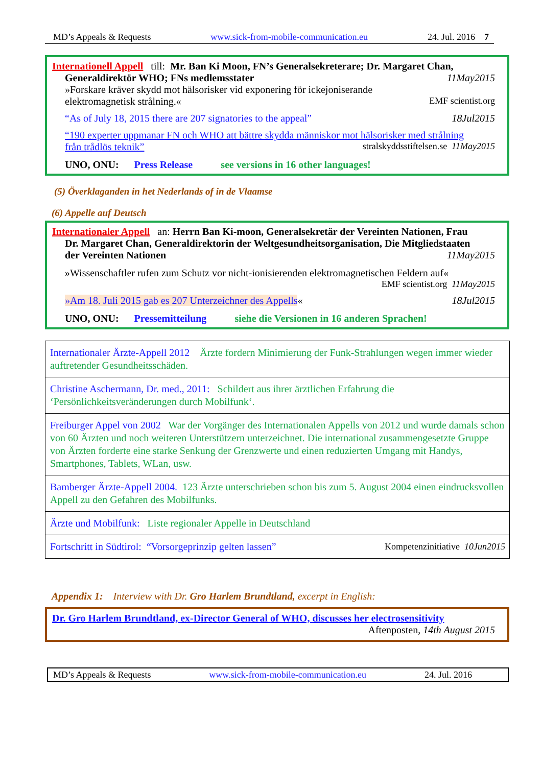MD’s Appeals & Requests www.sick-from-mobile-communication.eu 24. Jul. 2016 7
Internationell Appell till: Mr. Ban Ki Moon, FN’s Generalsekreterare; Dr. Margaret Chan,
Generaldirektör WHO; FNs medlemsstater 11May2015
»Forskare kräver skydd mot hälsorisker vid exponering för ickejoniserande
elektromagnetisk strålning.« EMF scientist.org
“As of July 18, 2015 there are 207 signatories to the appeal” 18Jul2015
“190 experter uppmanar FN och WHO att bättre skydda människor mot hälsorisker med strålning
från trådlös teknik” stralskyddsstiftelsen.se 11May2015
UNO, ONU: Press Release see versions in 16 other languages!
(5) Överklaganden in het Nederlands of in de Vlaamse
(6) Appelle auf Deutsch
Internationaler Appell an: Herrn Ban Ki-moon, Generalsekretär der Vereinten Nationen, Frau
Dr. Margaret Chan, Generaldirektorin der Weltgesundheitsorganisation, Die Mitgliedstaaten
der Vereinten Nationen 11May2015
»Wissenschaftler rufen zum Schutz vor nicht-ionisierenden elektromagnetischen Feldern auf«
EMF scientist.org 11May2015
»Am 18. Juli 2015 gab es 207 Unterzeichner des Appells« 18Jul2015
UNO, ONU: Pressemitteilung siehe die Versionen in 16 anderen Sprachen!
| Internationaler Ärzte-Appell 2012 Ärzte fordern Minimierung der Funk-Strahlungen wegen immer wieder auftretender Gesundheitsschäden. |
| Christine Aschermann, Dr. med., 2011: Schildert aus ihrer ärztlichen Erfahrung die ‘Persönlichkeitsveränderungen durch Mobilfunk‘. |
| Freiburger Appel von 2002 War der Vorgänger des Internationalen Appells von 2012 und wurde damals schon von 60 Ärzten und noch weiteren Unterstützern unterzeichnet. Die international zusammengesetzte Gruppe von Ärzten forderte eine starke Senkung der Grenzwerte und einen reduzierten Umgang mit Handys, Smartphones, Tablets, WLan, usw. |
| Bamberger Ärzte-Appell 2004. 123 Ärzte unterschrieben schon bis zum 5. August 2004 einen eindrucksvollen Appell zu den Gefahren des Mobilfunks. |
| Ärzte und Mobilfunk: Liste regionaler Appelle in Deutschland |
| Fortschritt in Südtirol: “Vorsorgeprinzip gelten lassen” Kompetenzinitiative 10Jun2015 |
Appendix 1: Interview with Dr. Gro Harlem Brundtland, excerpt in English:
Dr. Gro Harlem Brundtland, ex-Director General of WHO, discusses her electrosensitivity
Aftenposten, 14th August 2015
MD’s Appeals & Requests www.sick-from-mobile-communication.eu 24. Jul. 2016